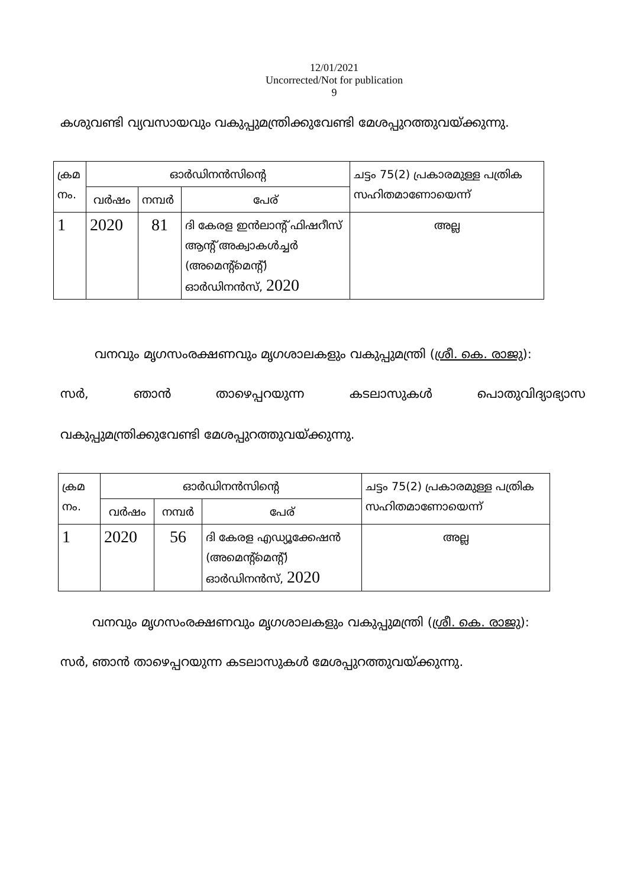12/01/2021
Uncorrected/Not for publication
9
കശുവണ്ടി വ്യവസായവും വകുപ്പുമന്ത്രിക്കുവേണ്ടി മേശപ്പുറത്തുവയ്ക്കുന്നു.
| ക്രമ നം. | ഓർഡിനൻസിന്റെ | | | ചട്ടം 75(2) പ്രകാരമുള്ള പത്രിക സഹിതമാണോയെന്ന് |
| --- | --- | --- | --- | --- |
| | വർഷം | നമ്പർ | പേര് | |
| 1 | 2020 | 81 | ദി കേരള ഇൻലാന്റ് ഫിഷറീസ് ആന്റ് അക്വാകൾച്ചർ (അമെന്റ്മെന്റ്) ഓർഡിനൻസ്, 2020 | അല്ല |
വനവും മൃഗസംരക്ഷണവും മൃഗശാലകളും വകുപ്പുമന്ത്രി (ശ്രീ. കെ. രാജു):
സർ, ഞാൻ താഴെപ്പറയുന്ന കടലാസുകൾ പൊതുവിദ്യാഭ്യാസ
വകുപ്പുമന്ത്രിക്കുവേണ്ടി മേശപ്പുറത്തുവയ്ക്കുന്നു.
| ക്രമ നം. | ഓർഡിനൻസിന്റെ | | | ചട്ടം 75(2) പ്രകാരമുള്ള പത്രിക സഹിതമാണോയെന്ന് |
| --- | --- | --- | --- | --- |
| | വർഷം | നമ്പർ | പേര് | |
| 1 | 2020 | 56 | ദി കേരള എഡ്യൂക്കേഷൻ (അമെന്റ്മെന്റ്) ഓർഡിനൻസ്, 2020 | അല്ല |
വനവും മൃഗസംരക്ഷണവും മൃഗശാലകളും വകുപ്പുമന്ത്രി (ശ്രീ. കെ. രാജു):
സർ, ഞാൻ താഴെപ്പറയുന്ന കടലാസുകൾ മേശപ്പുറത്തുവയ്ക്കുന്നു.